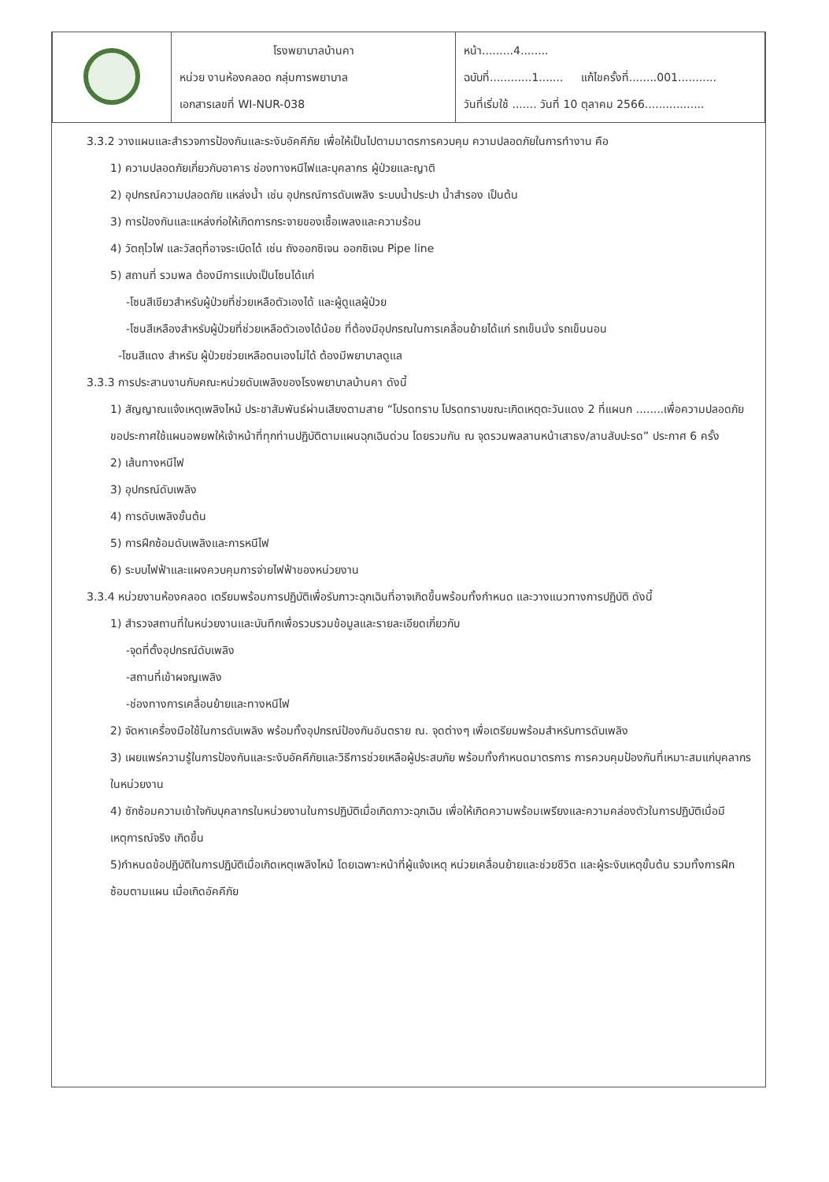| | โรงพยาบาลบ้านคา หน่วย งานห้องคลอด กลุ่มการพยาบาล เอกสารเลขที่ WI-NUR-038 | หน้า.........4........ ฉบับที่............1....... แก้ไขครั้งที่........001........... วันที่เริ่มใช้ ....... วันที่ 10 ตุลาคม 2566................. |
3.3.2 วางแผนและสำรวจการป้องกันและระงับอัคคีภัย เพื่อให้เป็นไปตามมาตรการควบคุม ความปลอดภัยในการทำงาน คือ
1) ความปลอดภัยเกี่ยวกับอาคาร ช่องทางหนีไฟและบุคลากร ผู้ป่วยและญาติ
2) อุปกรณ์ความปลอดภัย แหล่งน้ำ เช่น อุปกรณ์การดับเพลิง ระบบน้ำประปา น้ำสำรอง เป็นต้น
3) การป้องกันและแหล่งก่อให้เกิดการกระจายของเชื้อเพลงและความร้อน
4) วัตถุไวไฟ และวัสดุที่อาจระเบิดได้ เช่น ถังออกซิเจน ออกซิเจน Pipe line
5) สถานที่ รวมพล ต้องมีการแบ่งเป็นโซนได้แก่
-โซนสีเขียวสำหรับผู้ป่วยที่ช่วยเหลือตัวเองได้ และผู้ดูแลผู้ป่วย
-โซนสีเหลืองสำหรับผู้ป่วยที่ช่วยเหลือตัวเองได้น้อย ที่ต้องมีอุปกรณในการเคลื่อนย้ายได้แก่ รถเข็นนั่ง รถเข็นนอน
-โซนสีแดง สำหรับ ผู้ป่วยช่วยเหลือตนเองไม่ได้ ต้องมีพยาบาลดูแล
3.3.3 การประสานงานกับคณะหน่วยดับเพลิงของโรงพยาบาลบ้านคา ดังนี้
1) สัญญาณแจ้งเหตุเพลิงไหม้ ประชาสัมพันธ์ผ่านเสียงตามสาย “โปรดทราบ โปรดทราบขณะเกิดเหตุตะวันแดง 2 ที่แผนก ........เพื่อความปลอดภัย ขอประกาศใช้แผนอพยพให้เจ้าหน้าที่ทุกท่านปฏิบัติตามแผนฉุกเฉินด่วน โดยรวมกัน ณ จุดรวมพลลานหน้าเสาธง/ลานสับปะรด” ประกาศ 6 ครั้ง
2) เส้นทางหนีไฟ
3) อุปกรณ์ดับเพลิง
4) การดับเพลิงขั้นต้น
5) การฝึกซ้อมดับเพลิงและการหนีไฟ
6) ระบบไฟฟ้าและแผงควบคุมการจ่ายไฟฟ้าของหน่วยงาน
3.3.4 หน่วยงานห้องคลอด เตรียมพร้อมการปฏิบัติเพื่อรับภาวะฉุกเฉินที่อาจเกิดขึ้นพร้อมทั้งกำหนด และวางแนวทางการปฏิบัติ ดังนี้
1) สำรวจสถานที่ในหน่วยงานและบันทึกเพื่อรวบรวมข้อมูลและรายละเอียดเกี่ยวกับ
-จุดที่ตั้งอุปกรณ์ดับเพลิง
-สถานที่เข้าผจญเพลิง
-ช่องทางการเคลื่อนย้ายและทางหนีไฟ
2) จัดหาเครื่องมือใช้ในการดับเพลิง พร้อมทั้งอุปกรณ์ป้องกันอันตราย ณ. จุดต่างๆ เพื่อเตรียมพร้อมสำหรับการดับเพลิง
3) เผยแพร่ความรู้ในการป้องกันและระงับอัคคีภัยและวิธีการช่วยเหลือผู้ประสบภัย พร้อมทั้งกำหนดมาตรการ การควบคุมป้องกันที่เหมาะสมแก่บุคลากรในหน่วยงาน
4) ซักซ้อมความเข้าใจกับบุคลากรในหน่วยงานในการปฏิบัติเมื่อเกิดภาวะฉุกเฉิน เพื่อให้เกิดความพร้อมเพรียงและความคล่องตัวในการปฏิบัติเมื่อมีเหตุการณ์จริง เกิดขึ้น
5)กำหนดข้อปฏิบัติในการปฏิบัติเมื่อเกิดเหตุเพลิงไหม้ โดยเฉพาะหน้าที่ผู้แจ้งเหตุ หน่วยเคลื่อนย้ายและช่วยชีวิต และผู้ระงับเหตุขั้นต้น รวมทั้งการฝึกซ้อมตามแผน เมื่อเกิดอัคคีภัย